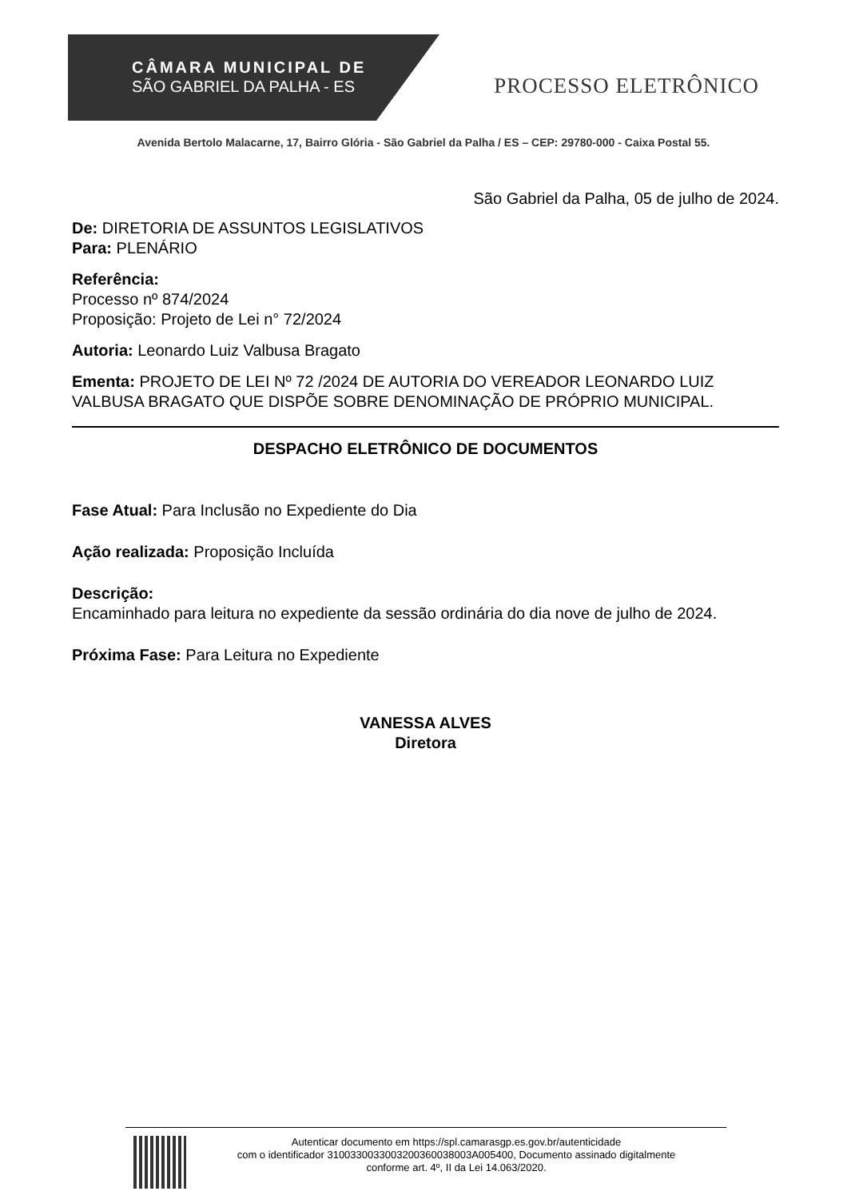CÂMARA MUNICIPAL DE
SÃO GABRIEL DA PALHA - ES
PROCESSO ELETRÔNICO
Avenida Bertolo Malacarne, 17, Bairro Glória - São Gabriel da Palha / ES – CEP: 29780-000 - Caixa Postal 55.
São Gabriel da Palha, 05 de julho de 2024.
De: DIRETORIA DE ASSUNTOS LEGISLATIVOS
Para: PLENÁRIO
Referência:
Processo nº 874/2024
Proposição: Projeto de Lei n° 72/2024
Autoria: Leonardo Luiz Valbusa Bragato
Ementa: PROJETO DE LEI Nº 72 /2024 DE AUTORIA DO VEREADOR LEONARDO LUIZ VALBUSA BRAGATO QUE DISPÕE SOBRE DENOMINAÇÃO DE PRÓPRIO MUNICIPAL.
DESPACHO ELETRÔNICO DE DOCUMENTOS
Fase Atual: Para Inclusão no Expediente do Dia
Ação realizada: Proposição Incluída
Descrição:
Encaminhado para leitura no expediente da sessão ordinária do dia nove de julho de 2024.
Próxima Fase: Para Leitura no Expediente
VANESSA ALVES
Diretora
Autenticar documento em https://spl.camarasgp.es.gov.br/autenticidade
com o identificador 3100330033003200360038003A005400, Documento assinado digitalmente
conforme art. 4º, II da Lei 14.063/2020.